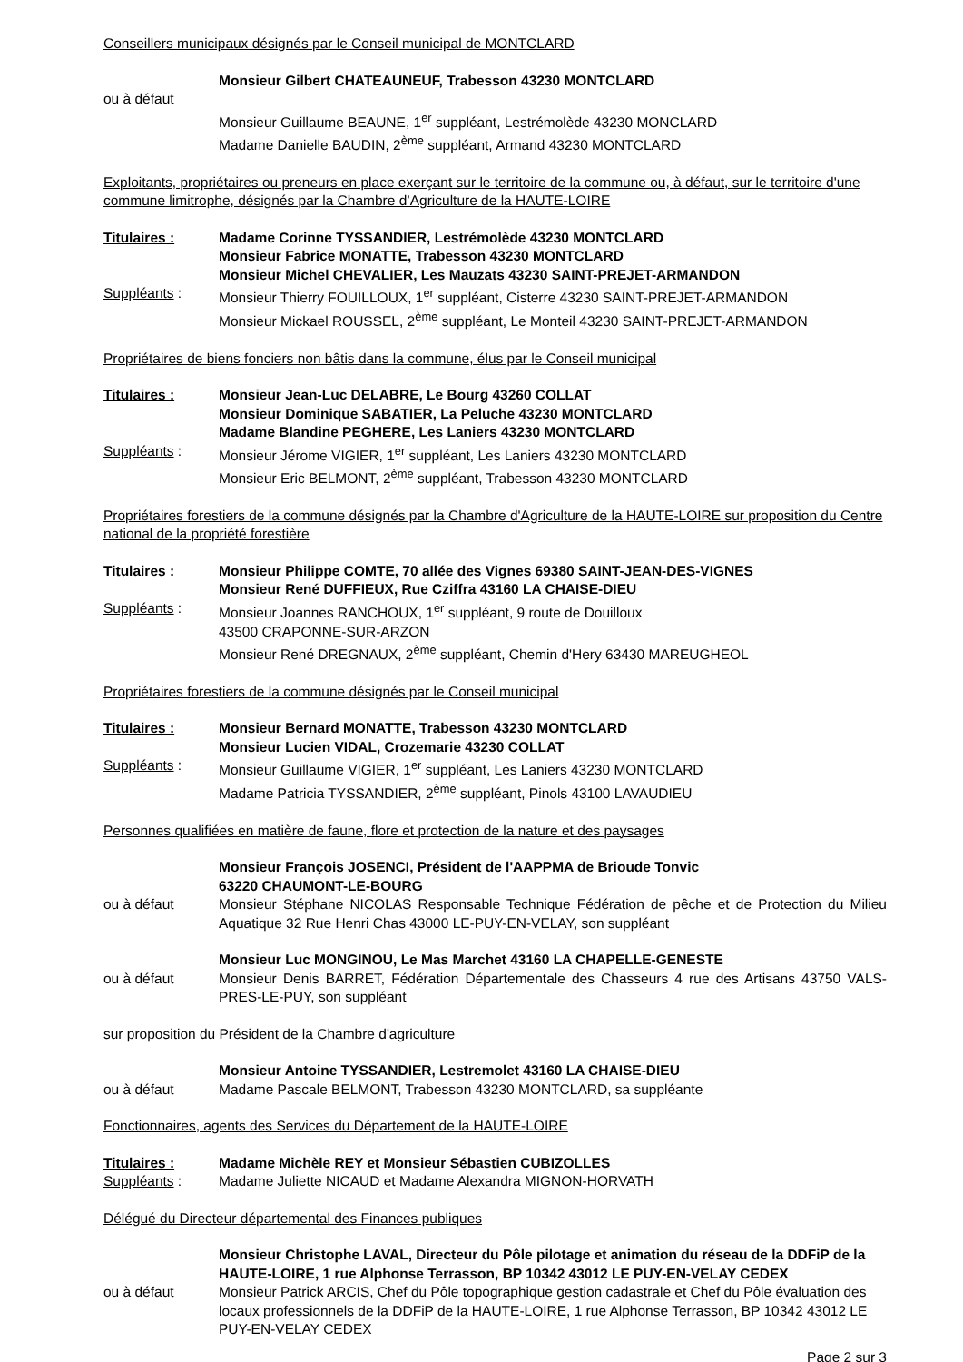Conseillers municipaux désignés par le Conseil municipal de MONTCLARD
Monsieur Gilbert CHATEAUNEUF, Trabesson 43230 MONTCLARD
ou à défaut
Monsieur Guillaume BEAUNE, 1<sup>er</sup> suppléant, Lestrémolède 43230 MONCLARD
Madame Danielle BAUDIN, 2<sup>ème</sup> suppléant, Armand 43230 MONTCLARD
Exploitants, propriétaires ou preneurs en place exerçant sur le territoire de la commune ou, à défaut, sur le territoire d'une commune limitrophe, désignés par la Chambre d’Agriculture de la HAUTE-LOIRE
Titulaires : Madame Corinne TYSSANDIER, Lestrémolède 43230 MONTCLARD
Monsieur Fabrice MONATTE, Trabesson 43230 MONTCLARD
Monsieur Michel CHEVALIER, Les Mauzats 43230 SAINT-PREJET-ARMANDON
Suppléants : Monsieur Thierry FOUILLOUX, 1<sup>er</sup> suppléant, Cisterre 43230 SAINT-PREJET-ARMANDON
Monsieur Mickael ROUSSEL, 2<sup>ème</sup> suppléant, Le Monteil 43230 SAINT-PREJET-ARMANDON
Propriétaires de biens fonciers non bâtis dans la commune, élus par le Conseil municipal
Titulaires : Monsieur Jean-Luc DELABRE, Le Bourg 43260 COLLAT
Monsieur Dominique SABATIER, La Peluche 43230 MONTCLARD
Madame Blandine PEGHERE, Les Laniers 43230 MONTCLARD
Suppléants : Monsieur Jérome VIGIER, 1<sup>er</sup> suppléant, Les Laniers 43230 MONTCLARD
Monsieur Eric BELMONT, 2<sup>ème</sup> suppléant, Trabesson 43230 MONTCLARD
Propriétaires forestiers de la commune désignés par la Chambre d'Agriculture de la HAUTE-LOIRE sur proposition du Centre national de la propriété forestière
Titulaires : Monsieur Philippe COMTE, 70 allée des Vignes 69380 SAINT-JEAN-DES-VIGNES
Monsieur René DUFFIEUX, Rue Cziffra 43160 LA CHAISE-DIEU
Suppléants : Monsieur Joannes RANCHOUX, 1<sup>er</sup> suppléant, 9 route de Douilloux
43500 CRAPONNE-SUR-ARZON
Monsieur René DREGNAUX, 2<sup>ème</sup> suppléant, Chemin d'Hery 63430 MAREUGHEOL
Propriétaires forestiers de la commune désignés par le Conseil municipal
Titulaires : Monsieur Bernard MONATTE, Trabesson 43230 MONTCLARD
Monsieur Lucien VIDAL, Crozemarie 43230 COLLAT
Suppléants : Monsieur Guillaume VIGIER, 1<sup>er</sup> suppléant, Les Laniers 43230 MONTCLARD
Madame Patricia TYSSANDIER, 2<sup>ème</sup> suppléant, Pinols 43100 LAVAUDIEU
Personnes qualifiées en matière de faune, flore et protection de la nature et des paysages
Monsieur François JOSENCI, Président de l'AAPPMA de Brioude Tonvic
63220 CHAUMONT-LE-BOURG
ou à défaut Monsieur Stéphane NICOLAS Responsable Technique Fédération de pêche et de Protection du Milieu Aquatique 32 Rue Henri Chas 43000 LE-PUY-EN-VELAY, son suppléant
Monsieur Luc MONGINOU, Le Mas Marchet 43160 LA CHAPELLE-GENESTE
ou à défaut Monsieur Denis BARRET, Fédération Départementale des Chasseurs 4 rue des Artisans 43750 VALS-PRES-LE-PUY, son suppléant
sur proposition du Président de la Chambre d'agriculture
Monsieur Antoine TYSSANDIER, Lestremolet 43160 LA CHAISE-DIEU
ou à défaut Madame Pascale BELMONT, Trabesson 43230 MONTCLARD, sa suppléante
Fonctionnaires, agents des Services du Département de la HAUTE-LOIRE
Titulaires : Madame Michèle REY et Monsieur Sébastien CUBIZOLLES
Suppléants : Madame Juliette NICAUD et Madame Alexandra MIGNON-HORVATH
Délégué du Directeur départemental des Finances publiques
Monsieur Christophe LAVAL, Directeur du Pôle pilotage et animation du réseau de la DDFiP de la HAUTE-LOIRE, 1 rue Alphonse Terrasson, BP 10342 43012 LE PUY-EN-VELAY CEDEX
ou à défaut Monsieur Patrick ARCIS, Chef du Pôle topographique gestion cadastrale et Chef du Pôle évaluation des locaux professionnels de la DDFiP de la HAUTE-LOIRE, 1 rue Alphonse Terrasson, BP 10342 43012 LE PUY-EN-VELAY CEDEX
Page 2 sur 3